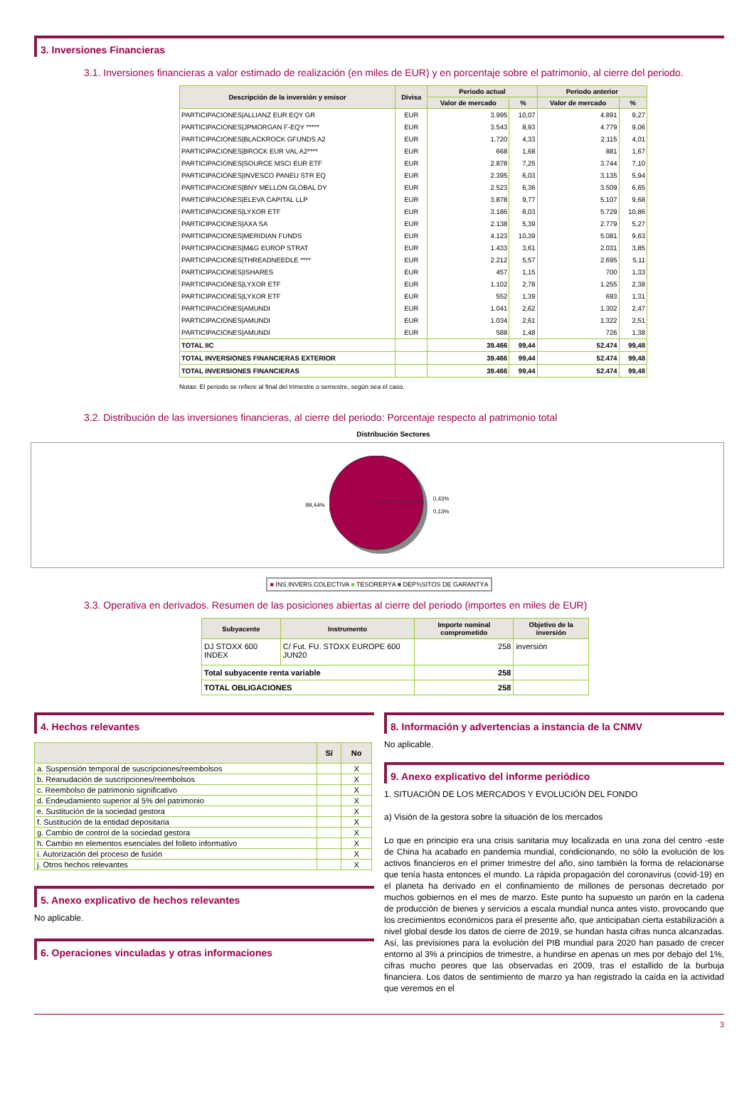3. Inversiones Financieras
3.1. Inversiones financieras a valor estimado de realización (en miles de EUR) y en porcentaje sobre el patrimonio, al cierre del periodo.
| Descripción de la inversión y emisor | Divisa | Periodo actual | | Periodo anterior | |
| --- | --- | --- | --- | --- | --- |
| | | Valor de mercado | % | Valor de mercado | % |
| PARTICIPACIONES/ALLIANZ EUR EQY GR | EUR | 3.995 | 10,07 | 4.891 | 9,27 |
| PARTICIPACIONES/JPMORGAN F-EQY ***** | EUR | 3.543 | 8,93 | 4.779 | 9,06 |
| PARTICIPACIONES/BLACKROCK GFUNDS A2 | EUR | 1.720 | 4,33 | 2.115 | 4,01 |
| PARTICIPACIONES/BROCK EUR VAL A2**** | EUR | 668 | 1,68 | 881 | 1,67 |
| PARTICIPACIONES/SOURCE MSCI EUR ETF | EUR | 2.878 | 7,25 | 3.744 | 7,10 |
| PARTICIPACIONES/INVESCO PANEU STR EQ | EUR | 2.395 | 6,03 | 3.135 | 5,94 |
| PARTICIPACIONES/BNY MELLON GLOBAL DY | EUR | 2.523 | 6,36 | 3.509 | 6,65 |
| PARTICIPACIONES/ELEVA CAPITAL LLP | EUR | 3.878 | 9,77 | 5.107 | 9,68 |
| PARTICIPACIONES/LYXOR ETF | EUR | 3.186 | 8,03 | 5.729 | 10,86 |
| PARTICIPACIONES/AXA SA | EUR | 2.138 | 5,39 | 2.779 | 5,27 |
| PARTICIPACIONES/MERIDIAN FUNDS | EUR | 4.123 | 10,39 | 5.081 | 9,63 |
| PARTICIPACIONES/M&G EUROP STRAT | EUR | 1.433 | 3,61 | 2.031 | 3,85 |
| PARTICIPACIONES/THREADNEEDLE **** | EUR | 2.212 | 5,57 | 2.695 | 5,11 |
| PARTICIPACIONES/ISHARES | EUR | 457 | 1,15 | 700 | 1,33 |
| PARTICIPACIONES/LYXOR ETF | EUR | 1.102 | 2,78 | 1.255 | 2,38 |
| PARTICIPACIONES/LYXOR ETF | EUR | 552 | 1,39 | 693 | 1,31 |
| PARTICIPACIONES/AMUNDI | EUR | 1.041 | 2,62 | 1.302 | 2,47 |
| PARTICIPACIONES/AMUNDI | EUR | 1.034 | 2,61 | 1.322 | 2,51 |
| PARTICIPACIONES/AMUNDI | EUR | 588 | 1,48 | 726 | 1,38 |
| TOTAL IIC | | 39.466 | 99,44 | 52.474 | 99,48 |
| TOTAL INVERSIONES FINANCIERAS EXTERIOR | | 39.466 | 99,44 | 52.474 | 99,48 |
| TOTAL INVERSIONES FINANCIERAS | | 39.466 | 99,44 | 52.474 | 99,48 |
Notas: El periodo se refiere al final del trimestre o semestre, según sea el caso.
3.2. Distribución de las inversiones financieras, al cierre del periodo: Porcentaje respecto al patrimonio total
Distribución Sectores
99,44% 0,43%
0,13%
■ INS.INVERS.COLECTIVA ■ TESORERÝA ■ DEP¾SITOS DE GARANTÝA
3.3. Operativa en derivados. Resumen de las posiciones abiertas al cierre del periodo (importes en miles de EUR)
| Subyacente | Instrumento | Importe nominal comprometido | Objetivo de la inversión |
| --- | --- | --- | --- |
| DJ STOXX 600 INDEX | C/ Fut. FU. STOXX EUROPE 600 JUN20 | 258 | inversión |
| Total subyacente renta variable | | 258 | |
| TOTAL OBLIGACIONES | | 258 | |
4. Hechos relevantes
| | Sí | No |
| --- | --- | --- |
| a. Suspensión temporal de suscripciones/reembolsos | | X |
| b. Reanudación de suscripciones/reembolsos | | X |
| c. Reembolso de patrimonio significativo | | X |
| d. Endeudamiento superior al 5% del patrimonio | | X |
| e. Sustitución de la sociedad gestora | | X |
| f. Sustitución de la entidad depositaria | | X |
| g. Cambio de control de la sociedad gestora | | X |
| h. Cambio en elementos esenciales del folleto informativo | | X |
| i. Autorización del proceso de fusión | | X |
| j. Otros hechos relevantes | | X |
5. Anexo explicativo de hechos relevantes
No aplicable.
6. Operaciones vinculadas y otras informaciones
8. Información y advertencias a instancia de la CNMV
No aplicable.
9. Anexo explicativo del informe periódico
1. SITUACIÓN DE LOS MERCADOS Y EVOLUCIÓN DEL FONDO
a) Visión de la gestora sobre la situación de los mercados
Lo que en principio era una crisis sanitaria muy localizada en una zona del centro -este de China ha acabado en pandemia mundial, condicionando, no sólo la evolución de los activos financieros en el primer trimestre del año, sino también la forma de relacionarse que tenía hasta entonces el mundo. La rápida propagación del coronavirus (covid-19) en el planeta ha derivado en el confinamiento de millones de personas decretado por muchos gobiernos en el mes de marzo. Este punto ha supuesto un parón en la cadena de producción de bienes y servicios a escala mundial nunca antes visto, provocando que los crecimientos económicos para el presente año, que anticipaban cierta estabilización a nivel global desde los datos de cierre de 2019, se hundan hasta cifras nunca alcanzadas. Así, las previsiones para la evolución del PIB mundial para 2020 han pasado de crecer entorno al 3% a principios de trimestre, a hundirse en apenas un mes por debajo del 1%, cifras mucho peores que las observadas en 2009, tras el estallido de la burbuja financiera. Los datos de sentimiento de marzo ya han registrado la caída en la actividad que veremos en el
3